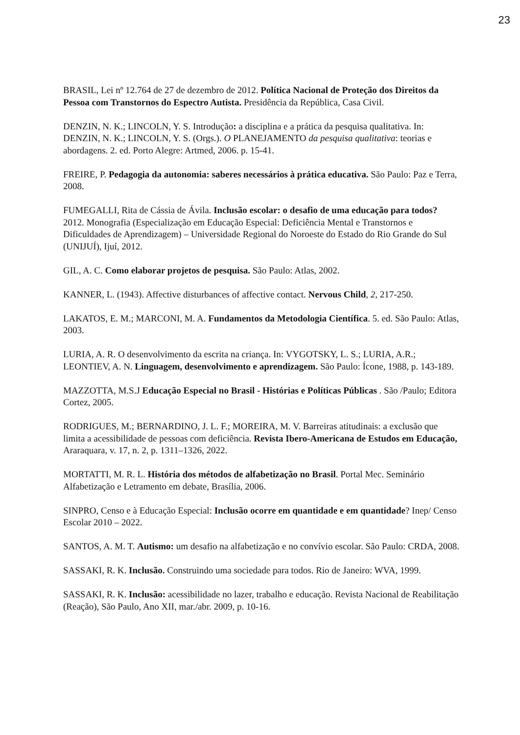23
BRASIL, Lei nº 12.764 de 27 de dezembro de 2012. Política Nacional de Proteção dos Direitos da Pessoa com Transtornos do Espectro Autista. Presidência da República, Casa Civil.
DENZIN, N. K.; LINCOLN, Y. S. Introdução: a disciplina e a prática da pesquisa qualitativa. In: DENZIN, N. K.; LINCOLN, Y. S. (Orgs.). O PLANEJAMENTO da pesquisa qualitativa: teorias e abordagens. 2. ed. Porto Alegre: Artmed, 2006. p. 15-41.
FREIRE, P. Pedagogia da autonomia: saberes necessários à prática educativa. São Paulo: Paz e Terra, 2008.
FUMEGALLI, Rita de Cássia de Ávila. Inclusão escolar: o desafio de uma educação para todos? 2012. Monografia (Especialização em Educação Especial: Deficiência Mental e Transtornos e Dificuldades de Aprendizagem) – Universidade Regional do Noroeste do Estado do Rio Grande do Sul (UNIJUÍ), Ijuí, 2012.
GIL, A. C. Como elaborar projetos de pesquisa. São Paulo: Atlas, 2002.
KANNER, L. (1943). Affective disturbances of affective contact. Nervous Child, 2, 217-250.
LAKATOS, E. M.; MARCONI, M. A. Fundamentos da Metodologia Científica. 5. ed. São Paulo: Atlas, 2003.
LURIA, A. R. O desenvolvimento da escrita na criança. In: VYGOTSKY, L. S.; LURIA, A.R.; LEONTIEV, A. N. Linguagem, desenvolvimento e aprendizagem. São Paulo: Ícone, 1988, p. 143-189.
MAZZOTTA, M.S.J Educação Especial no Brasil - Histórias e Políticas Públicas . São /Paulo; Editora Cortez, 2005.
RODRIGUES, M.; BERNARDINO, J. L. F.; MOREIRA, M. V. Barreiras atitudinais: a exclusão que limita a acessibilidade de pessoas com deficiência. Revista Ibero-Americana de Estudos em Educação, Araraquara, v. 17, n. 2, p. 1311–1326, 2022.
MORTATTI, M. R. L. História dos métodos de alfabetização no Brasil. Portal Mec. Seminário Alfabetização e Letramento em debate, Brasília, 2006.
SINPRO, Censo e à Educação Especial: Inclusão ocorre em quantidade e em quantidade? Inep/ Censo Escolar 2010 – 2022.
SANTOS, A. M. T. Autismo: um desafio na alfabetização e no convívio escolar. São Paulo: CRDA, 2008.
SASSAKI, R. K. Inclusão. Construindo uma sociedade para todos. Rio de Janeiro: WVA, 1999.
SASSAKI, R. K. Inclusão: acessibilidade no lazer, trabalho e educação. Revista Nacional de Reabilitação (Reação), São Paulo, Ano XII, mar./abr. 2009, p. 10-16.